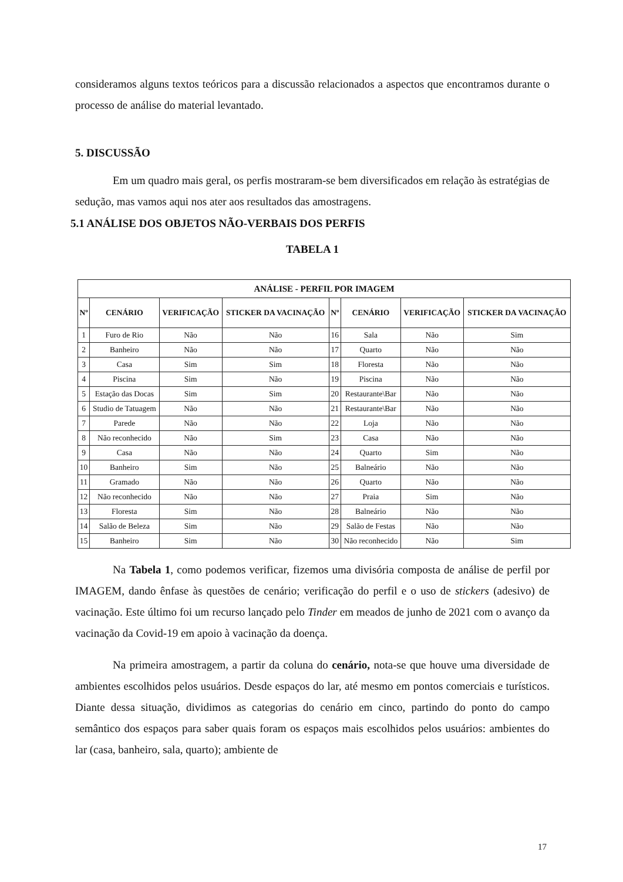consideramos alguns textos teóricos para a discussão relacionados a aspectos que encontramos durante o processo de análise do material levantado.
5. DISCUSSÃO
Em um quadro mais geral, os perfis mostraram-se bem diversificados em relação às estratégias de sedução, mas vamos aqui nos ater aos resultados das amostragens.
5.1 ANÁLISE DOS OBJETOS NÃO-VERBAIS DOS PERFIS
TABELA 1
| ANÁLISE - PERFIL POR IMAGEM | | | | | | | |
| --- | --- | --- | --- | --- | --- | --- | --- |
| Nº | CENÁRIO | VERIFICAÇÃO | STICKER DA VACINAÇÃO | Nº | CENÁRIO | VERIFICAÇÃO | STICKER DA VACINAÇÃO |
| 1 | Furo de Rio | Não | Não | 16 | Sala | Não | Sim |
| 2 | Banheiro | Não | Não | 17 | Quarto | Não | Não |
| 3 | Casa | Sim | Sim | 18 | Floresta | Não | Não |
| 4 | Piscina | Sim | Não | 19 | Piscina | Não | Não |
| 5 | Estação das Docas | Sim | Sim | 20 | Restaurante\Bar | Não | Não |
| 6 | Studio de Tatuagem | Não | Não | 21 | Restaurante\Bar | Não | Não |
| 7 | Parede | Não | Não | 22 | Loja | Não | Não |
| 8 | Não reconhecido | Não | Sim | 23 | Casa | Não | Não |
| 9 | Casa | Não | Não | 24 | Quarto | Sim | Não |
| 10 | Banheiro | Sim | Não | 25 | Balneário | Não | Não |
| 11 | Gramado | Não | Não | 26 | Quarto | Não | Não |
| 12 | Não reconhecido | Não | Não | 27 | Praia | Sim | Não |
| 13 | Floresta | Sim | Não | 28 | Balneário | Não | Não |
| 14 | Salão de Beleza | Sim | Não | 29 | Salão de Festas | Não | Não |
| 15 | Banheiro | Sim | Não | 30 | Não reconhecido | Não | Sim |
Na Tabela 1, como podemos verificar, fizemos uma divisória composta de análise de perfil por IMAGEM, dando ênfase às questões de cenário; verificação do perfil e o uso de stickers (adesivo) de vacinação. Este último foi um recurso lançado pelo Tinder em meados de junho de 2021 com o avanço da vacinação da Covid-19 em apoio à vacinação da doença.
Na primeira amostragem, a partir da coluna do cenário, nota-se que houve uma diversidade de ambientes escolhidos pelos usuários. Desde espaços do lar, até mesmo em pontos comerciais e turísticos. Diante dessa situação, dividimos as categorias do cenário em cinco, partindo do ponto do campo semântico dos espaços para saber quais foram os espaços mais escolhidos pelos usuários: ambientes do lar (casa, banheiro, sala, quarto); ambiente de
17